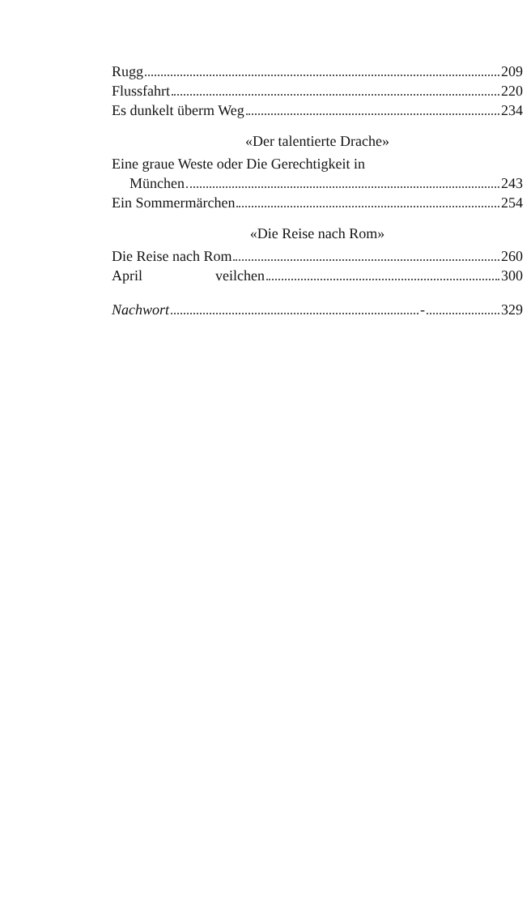Rugg 209
Flussfahrt 220
Es dunkelt überm Weg 234
«Der talentierte Drache»
Eine graue Weste oder Die Gerechtigkeit in
München 243
Ein Sommermärchen 254
«Die Reise nach Rom»
Die Reise nach Rom 260
April veilchen 300
Nachwort - 329